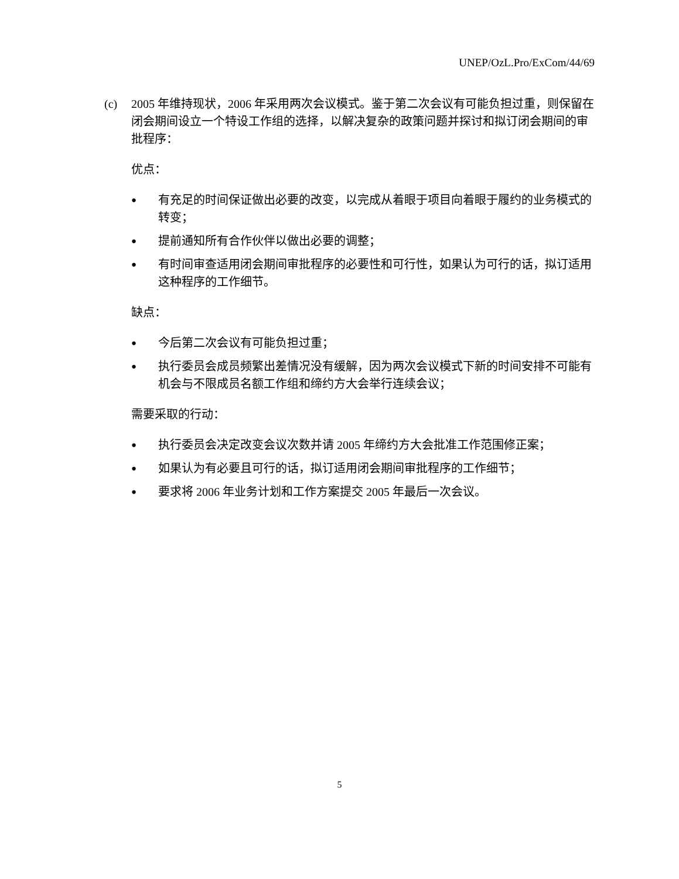UNEP/OzL.Pro/ExCom/44/69
(c) 2005 年维持现状，2006 年采用两次会议模式。鉴于第二次会议有可能负担过重，则保留在闭会期间设立一个特设工作组的选择，以解决复杂的政策问题并探讨和拟订闭会期间的审批程序：
优点：
● 有充足的时间保证做出必要的改变，以完成从着眼于项目向着眼于履约的业务模式的转变；
● 提前通知所有合作伙伴以做出必要的调整；
● 有时间审查适用闭会期间审批程序的必要性和可行性，如果认为可行的话，拟订适用这种程序的工作细节。
缺点：
● 今后第二次会议有可能负担过重；
● 执行委员会成员频繁出差情况没有缓解，因为两次会议模式下新的时间安排不可能有机会与不限成员名额工作组和缔约方大会举行连续会议；
需要采取的行动：
● 执行委员会决定改变会议次数并请 2005 年缔约方大会批准工作范围修正案；
● 如果认为有必要且可行的话，拟订适用闭会期间审批程序的工作细节；
● 要求将 2006 年业务计划和工作方案提交 2005 年最后一次会议。
5